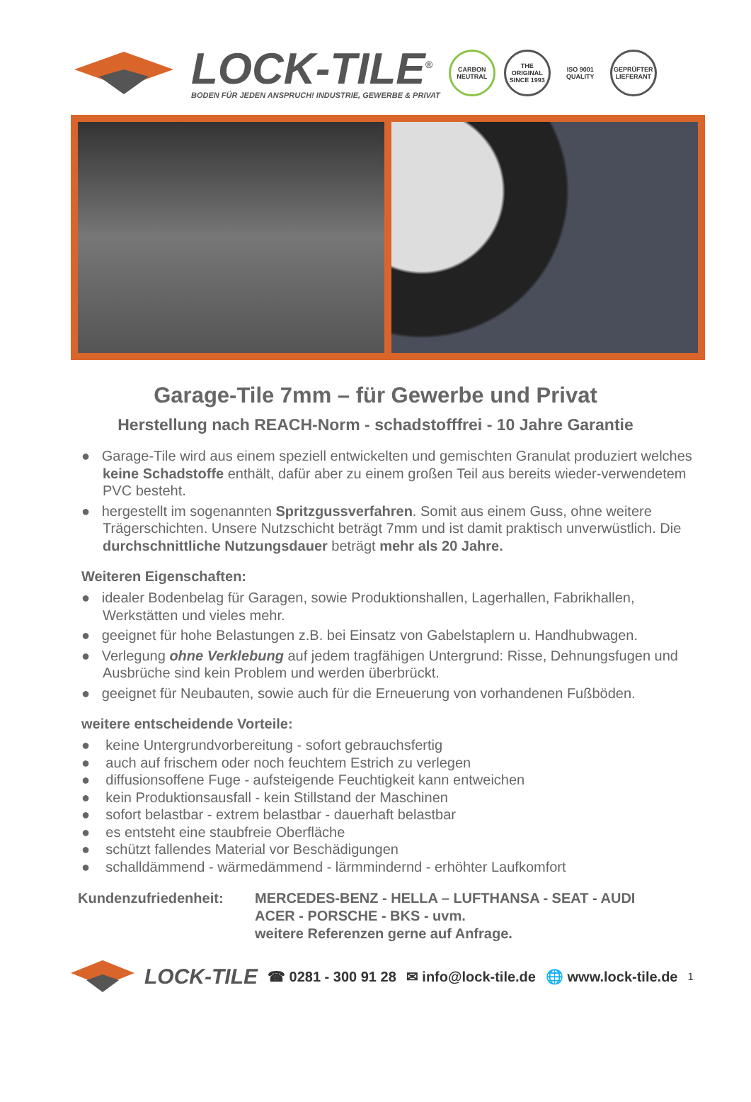LOCK-TILE<sup>®</sup>
BODEN FÜR JEDEN ANSPRUCH! INDUSTRIE, GEWERBE & PRIVAT
CARBON NEUTRAL
THE ORIGINAL SINCE 1993
ISO 9001 QUALITY
GEPRÜFTER LIEFERANT
Garage-Tile 7mm – für Gewerbe und Privat
Herstellung nach REACH-Norm - schadstofffrei - 10 Jahre Garantie
● Garage-Tile wird aus einem speziell entwickelten und gemischten Granulat produziert welches keine Schadstoffe enthält, dafür aber zu einem großen Teil aus bereits wieder-verwendetem PVC besteht.
● hergestellt im sogenannten Spritzgussverfahren. Somit aus einem Guss, ohne weitere Trägerschichten. Unsere Nutzschicht beträgt 7mm und ist damit praktisch unverwüstlich. Die durchschnittliche Nutzungsdauer beträgt mehr als 20 Jahre.
Weiteren Eigenschaften:
● idealer Bodenbelag für Garagen, sowie Produktionshallen, Lagerhallen, Fabrikhallen, Werkstätten und vieles mehr.
● geeignet für hohe Belastungen z.B. bei Einsatz von Gabelstaplern u. Handhubwagen.
● Verlegung ohne Verklebung auf jedem tragfähigen Untergrund: Risse, Dehnungsfugen und Ausbrüche sind kein Problem und werden überbrückt.
● geeignet für Neubauten, sowie auch für die Erneuerung von vorhandenen Fußböden.
weitere entscheidende Vorteile:
● keine Untergrundvorbereitung - sofort gebrauchsfertig
● auch auf frischem oder noch feuchtem Estrich zu verlegen
● diffusionsoffene Fuge - aufsteigende Feuchtigkeit kann entweichen
● kein Produktionsausfall - kein Stillstand der Maschinen
● sofort belastbar - extrem belastbar - dauerhaft belastbar
● es entsteht eine staubfreie Oberfläche
● schützt fallendes Material vor Beschädigungen
● schalldämmend - wärmedämmend - lärmmindernd - erhöhter Laufkomfort
Kundenzufriedenheit: MERCEDES-BENZ - HELLA – LUFTHANSA - SEAT - AUDI
ACER - PORSCHE - BKS - uvm.
weitere Referenzen gerne auf Anfrage.
LOCK-TILE ☎ 0281 - 300 91 28 ✉ info@lock-tile.de 🌐 www.lock-tile.de 1